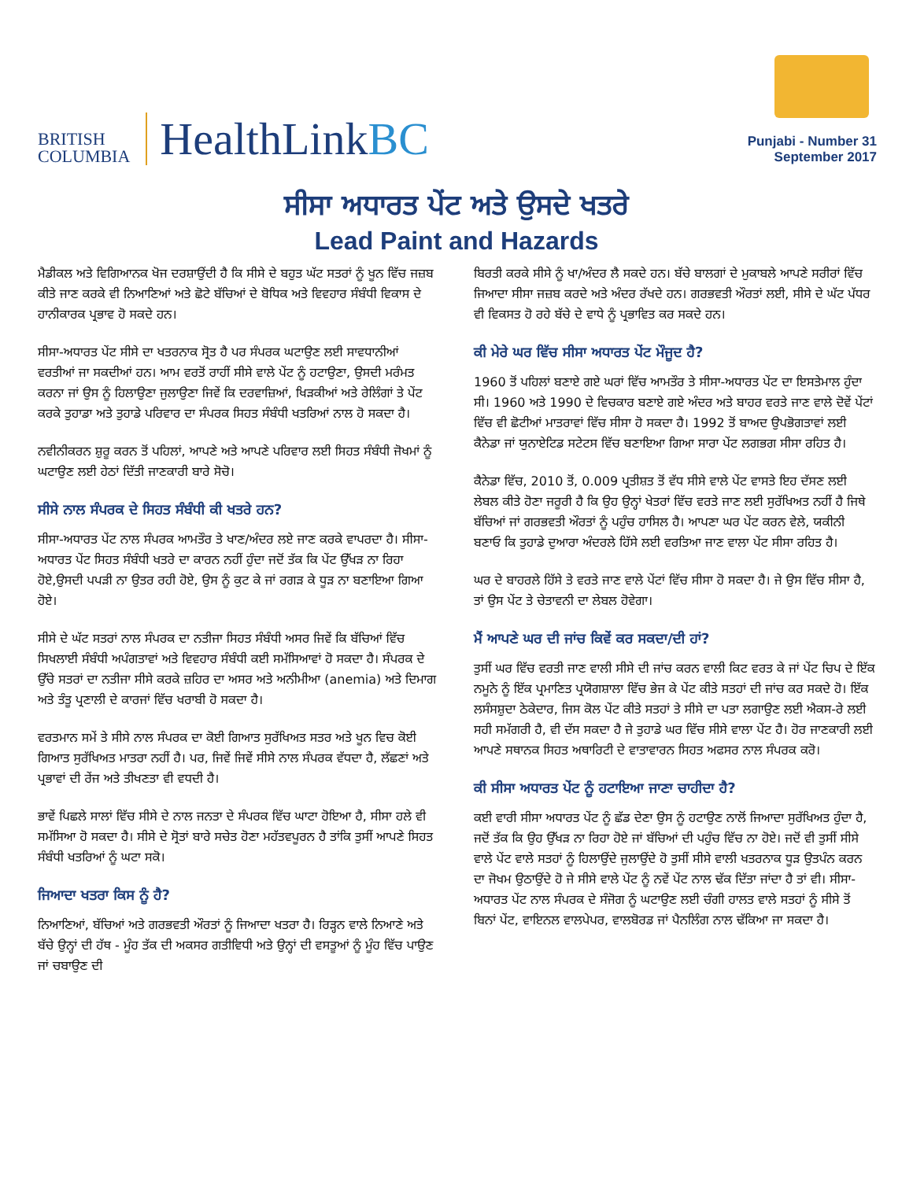BRITISH
COLUMBIA
HealthLinkBC
Punjabi - Number 31
September 2017
ਸੀਸਾ ਅਧਾਰਤ ਪੇਂਟ ਅਤੇ ਉਸਦੇ ਖਤਰੇ
Lead Paint and Hazards
ਮੈਡੀਕਲ ਅਤੇ ਵਿਗਿਆਨਕ ਖੋਜ ਦਰਸ਼ਾਉਂਦੀ ਹੈ ਕਿ ਸੀਸੇ ਦੇ ਬਹੁਤ ਘੱਟ ਸਤਰਾਂ ਨੂੰ ਖੂਨ ਵਿੱਚ ਜਜ਼ਬ ਕੀਤੇ ਜਾਣ ਕਰਕੇ ਵੀ ਨਿਆਣਿਆਂ ਅਤੇ ਛੋਟੇ ਬੱਚਿਆਂ ਦੇ ਬੋਧਿਕ ਅਤੇ ਵਿਵਹਾਰ ਸੰਬੰਧੀ ਵਿਕਾਸ ਦੇ ਹਾਨੀਕਾਰਕ ਪ੍ਰਭਾਵ ਹੋ ਸਕਦੇ ਹਨ।
ਸੀਸਾ-ਅਧਾਰਤ ਪੇਂਟ ਸੀਸੇ ਦਾ ਖਤਰਨਾਕ ਸ੍ਰੋਤ ਹੈ ਪਰ ਸੰਪਰਕ ਘਟਾਉਣ ਲਈ ਸਾਵਧਾਨੀਆਂ ਵਰਤੀਆਂ ਜਾ ਸਕਦੀਆਂ ਹਨ। ਆਮ ਵਰਤੋਂ ਰਾਹੀਂ ਸੀਸੇ ਵਾਲੇ ਪੇਂਟ ਨੂੰ ਹਟਾਉਣਾ, ਉਸਦੀ ਮਰੰਮਤ ਕਰਨਾ ਜਾਂ ਉਸ ਨੂੰ ਹਿਲਾਉਣਾ ਜੁਲਾਉਣਾ ਜਿਵੇਂ ਕਿ ਦਰਵਾਜ਼ਿਆਂ, ਖਿੜਕੀਆਂ ਅਤੇ ਰੇਲਿੰਗਾਂ ਤੇ ਪੇਂਟ ਕਰਕੇ ਤੁਹਾਡਾ ਅਤੇ ਤੁਹਾਡੇ ਪਰਿਵਾਰ ਦਾ ਸੰਪਰਕ ਸਿਹਤ ਸੰਬੰਧੀ ਖਤਰਿਆਂ ਨਾਲ ਹੋ ਸਕਦਾ ਹੈ।
ਨਵੀਨੀਕਰਨ ਸ਼ੁਰੂ ਕਰਨ ਤੋਂ ਪਹਿਲਾਂ, ਆਪਣੇ ਅਤੇ ਆਪਣੇ ਪਰਿਵਾਰ ਲਈ ਸਿਹਤ ਸੰਬੰਧੀ ਜੋਖਮਾਂ ਨੂੰ ਘਟਾਉਣ ਲਈ ਹੇਠਾਂ ਦਿੱਤੀ ਜਾਣਕਾਰੀ ਬਾਰੇ ਸੋਚੋ।
ਸੀਸੇ ਨਾਲ ਸੰਪਰਕ ਦੇ ਸਿਹਤ ਸੰਬੰਧੀ ਕੀ ਖਤਰੇ ਹਨ?
ਸੀਸਾ-ਅਧਾਰਤ ਪੇਂਟ ਨਾਲ ਸੰਪਰਕ ਆਮਤੌਰ ਤੇ ਖਾਣ/ਅੰਦਰ ਲਏ ਜਾਣ ਕਰਕੇ ਵਾਪਰਦਾ ਹੈ। ਸੀਸਾ-ਅਧਾਰਤ ਪੇਂਟ ਸਿਹਤ ਸੰਬੰਧੀ ਖਤਰੇ ਦਾ ਕਾਰਨ ਨਹੀਂ ਹੁੰਦਾ ਜਦੋਂ ਤੱਕ ਕਿ ਪੇਂਟ ਉੱਖੜ ਨਾ ਰਿਹਾ ਹੋਏ,ਉਸਦੀ ਪਪੜੀ ਨਾ ਉਤਰ ਰਹੀ ਹੋਏ, ਉਸ ਨੂੰ ਕੁਟ ਕੇ ਜਾਂ ਰਗੜ ਕੇ ਧੂੜ ਨਾ ਬਣਾਇਆ ਗਿਆ ਹੋਏ।
ਸੀਸੇ ਦੇ ਘੱਟ ਸਤਰਾਂ ਨਾਲ ਸੰਪਰਕ ਦਾ ਨਤੀਜਾ ਸਿਹਤ ਸੰਬੰਧੀ ਅਸਰ ਜਿਵੇਂ ਕਿ ਬੱਚਿਆਂ ਵਿੱਚ ਸਿਖਲਾਈ ਸੰਬੰਧੀ ਅਪੰਗਤਾਵਾਂ ਅਤੇ ਵਿਵਹਾਰ ਸੰਬੰਧੀ ਕਈ ਸਮੱਸਿਆਵਾਂ ਹੋ ਸਕਦਾ ਹੈ। ਸੰਪਰਕ ਦੇ ਉੱਚੇ ਸਤਰਾਂ ਦਾ ਨਤੀਜਾ ਸੀਸੇ ਕਰਕੇ ਜ਼ਹਿਰ ਦਾ ਅਸਰ ਅਤੇ ਅਨੀਮੀਆ (anemia) ਅਤੇ ਦਿਮਾਗ ਅਤੇ ਤੰਤੂ ਪ੍ਰਣਾਲੀ ਦੇ ਕਾਰਜਾਂ ਵਿੱਚ ਖਰਾਬੀ ਹੋ ਸਕਦਾ ਹੈ।
ਵਰਤਮਾਨ ਸਮੇਂ ਤੇ ਸੀਸੇ ਨਾਲ ਸੰਪਰਕ ਦਾ ਕੋਈ ਗਿਆਤ ਸੁਰੱਖਿਅਤ ਸਤਰ ਅਤੇ ਖੂਨ ਵਿਚ ਕੋਈ ਗਿਆਤ ਸੁਰੱਖਿਅਤ ਮਾਤਰਾ ਨਹੀਂ ਹੈ। ਪਰ, ਜਿਵੇਂ ਜਿਵੇਂ ਸੀਸੇ ਨਾਲ ਸੰਪਰਕ ਵੱਧਦਾ ਹੈ, ਲੱਛਣਾਂ ਅਤੇ ਪ੍ਰਭਾਵਾਂ ਦੀ ਰੇਂਜ ਅਤੇ ਤੀਖਣਤਾ ਵੀ ਵਧਦੀ ਹੈ।
ਭਾਵੇਂ ਪਿਛਲੇ ਸਾਲਾਂ ਵਿੱਚ ਸੀਸੇ ਦੇ ਨਾਲ ਜਨਤਾ ਦੇ ਸੰਪਰਕ ਵਿੱਚ ਘਾਟਾ ਹੋਇਆ ਹੈ, ਸੀਸਾ ਹਲੇ ਵੀ ਸਮੱਸਿਆ ਹੋ ਸਕਦਾ ਹੈ। ਸੀਸੇ ਦੇ ਸ੍ਰੋਤਾਂ ਬਾਰੇ ਸਚੇਤ ਹੋਣਾ ਮਹੱਤਵਪੂਰਨ ਹੈ ਤਾਂਕਿ ਤੁਸੀਂ ਆਪਣੇ ਸਿਹਤ ਸੰਬੰਧੀ ਖਤਰਿਆਂ ਨੂੰ ਘਟਾ ਸਕੋ।
ਜਿਆਦਾ ਖਤਰਾ ਕਿਸ ਨੂੰ ਹੈ?
ਨਿਆਣਿਆਂ, ਬੱਚਿਆਂ ਅਤੇ ਗਰਭਵਤੀ ਔਰਤਾਂ ਨੂੰ ਜਿਆਦਾ ਖਤਰਾ ਹੈ। ਰਿੜ੍ਹਨ ਵਾਲੇ ਨਿਆਣੇ ਅਤੇ ਬੱਚੇ ਉਨ੍ਹਾਂ ਦੀ ਹੱਥ - ਮੂੰਹ ਤੱਕ ਦੀ ਅਕਸਰ ਗਤੀਵਿਧੀ ਅਤੇ ਉਨ੍ਹਾਂ ਦੀ ਵਸਤੂਆਂ ਨੂੰ ਮੂੰਹ ਵਿੱਚ ਪਾਉਣ ਜਾਂ ਚਬਾਉਣ ਦੀ
ਬਿਰਤੀ ਕਰਕੇ ਸੀਸੇ ਨੂੰ ਖਾ/ਅੰਦਰ ਲੈ ਸਕਦੇ ਹਨ। ਬੱਚੇ ਬਾਲਗਾਂ ਦੇ ਮੁਕਾਬਲੇ ਆਪਣੇ ਸਰੀਰਾਂ ਵਿੱਚ ਜਿਆਦਾ ਸੀਸਾ ਜਜ਼ਬ ਕਰਦੇ ਅਤੇ ਅੰਦਰ ਰੱਖਦੇ ਹਨ। ਗਰਭਵਤੀ ਔਰਤਾਂ ਲਈ, ਸੀਸੇ ਦੇ ਘੱਟ ਪੱਧਰ ਵੀ ਵਿਕਸਤ ਹੋ ਰਹੇ ਬੱਚੇ ਦੇ ਵਾਧੇ ਨੂੰ ਪ੍ਰਭਾਵਿਤ ਕਰ ਸਕਦੇ ਹਨ।
ਕੀ ਮੇਰੇ ਘਰ ਵਿੱਚ ਸੀਸਾ ਅਧਾਰਤ ਪੇਂਟ ਮੌਜੂਦ ਹੈ?
1960 ਤੋਂ ਪਹਿਲਾਂ ਬਣਾਏ ਗਏ ਘਰਾਂ ਵਿੱਚ ਆਮਤੌਰ ਤੇ ਸੀਸਾ-ਅਧਾਰਤ ਪੇਂਟ ਦਾ ਇਸਤੇਮਾਲ ਹੁੰਦਾ ਸੀ। 1960 ਅਤੇ 1990 ਦੇ ਵਿਚਕਾਰ ਬਣਾਏ ਗਏ ਅੰਦਰ ਅਤੇ ਬਾਹਰ ਵਰਤੇ ਜਾਣ ਵਾਲੇ ਦੋਵੇਂ ਪੇਂਟਾਂ ਵਿੱਚ ਵੀ ਛੋਟੀਆਂ ਮਾਤਰਾਵਾਂ ਵਿੱਚ ਸੀਸਾ ਹੋ ਸਕਦਾ ਹੈ। 1992 ਤੋਂ ਬਾਅਦ ਉਪਭੋਗਤਾਵਾਂ ਲਈ ਕੈਨੇਡਾ ਜਾਂ ਯੁਨਾਏਟਿਡ ਸਟੇਟਸ ਵਿੱਚ ਬਣਾਇਆ ਗਿਆ ਸਾਰਾ ਪੇਂਟ ਲਗਭਗ ਸੀਸਾ ਰਹਿਤ ਹੈ।
ਕੈਨੇਡਾ ਵਿੱਚ, 2010 ਤੋਂ, 0.009 ਪ੍ਰਤੀਸ਼ਤ ਤੋਂ ਵੱਧ ਸੀਸੇ ਵਾਲੇ ਪੇਂਟ ਵਾਸਤੇ ਇਹ ਦੱਸਣ ਲਈ ਲੇਬਲ ਕੀਤੇ ਹੋਣਾ ਜਰੂਰੀ ਹੈ ਕਿ ਉਹ ਉਨ੍ਹਾਂ ਖੇਤਰਾਂ ਵਿੱਚ ਵਰਤੇ ਜਾਣ ਲਈ ਸੁਰੱਖਿਅਤ ਨਹੀਂ ਹੈ ਜਿਥੇ ਬੱਚਿਆਂ ਜਾਂ ਗਰਭਵਤੀ ਔਰਤਾਂ ਨੂੰ ਪਹੁੰਚ ਹਾਸਿਲ ਹੈ। ਆਪਣਾ ਘਰ ਪੇਂਟ ਕਰਨ ਵੇਲੇ, ਯਕੀਨੀ ਬਣਾਓ ਕਿ ਤੁਹਾਡੇ ਦੁਆਰਾ ਅੰਦਰਲੇ ਹਿੱਸੇ ਲਈ ਵਰਤਿਆ ਜਾਣ ਵਾਲਾ ਪੇਂਟ ਸੀਸਾ ਰਹਿਤ ਹੈ।
ਘਰ ਦੇ ਬਾਹਰਲੇ ਹਿੱਸੇ ਤੇ ਵਰਤੇ ਜਾਣ ਵਾਲੇ ਪੇਂਟਾਂ ਵਿੱਚ ਸੀਸਾ ਹੋ ਸਕਦਾ ਹੈ। ਜੇ ਉਸ ਵਿੱਚ ਸੀਸਾ ਹੈ, ਤਾਂ ਉਸ ਪੇਂਟ ਤੇ ਚੇਤਾਵਨੀ ਦਾ ਲੇਬਲ ਹੋਵੇਗਾ।
ਮੈਂ ਆਪਣੇ ਘਰ ਦੀ ਜਾਂਚ ਕਿਵੇਂ ਕਰ ਸਕਦਾ/ਦੀ ਹਾਂ?
ਤੁਸੀਂ ਘਰ ਵਿੱਚ ਵਰਤੀ ਜਾਣ ਵਾਲੀ ਸੀਸੇ ਦੀ ਜਾਂਚ ਕਰਨ ਵਾਲੀ ਕਿਟ ਵਰਤ ਕੇ ਜਾਂ ਪੇਂਟ ਚਿਪ ਦੇ ਇੱਕ ਨਮੂਨੇ ਨੂੰ ਇੱਕ ਪ੍ਰਮਾਣਿਤ ਪ੍ਰਯੋਗਸ਼ਾਲਾ ਵਿੱਚ ਭੇਜ ਕੇ ਪੇਂਟ ਕੀਤੇ ਸਤਹਾਂ ਦੀ ਜਾਂਚ ਕਰ ਸਕਦੇ ਹੋ। ਇੱਕ ਲਸੰਸਸ਼ੁਦਾ ਠੇਕੇਦਾਰ, ਜਿਸ ਕੋਲ ਪੇਂਟ ਕੀਤੇ ਸਤਹਾਂ ਤੇ ਸੀਸੇ ਦਾ ਪਤਾ ਲਗਾਉਣ ਲਈ ਐਕਸ-ਰੇ ਲਈ ਸਹੀ ਸਮੱਗਰੀ ਹੈ, ਵੀ ਦੱਸ ਸਕਦਾ ਹੈ ਜੇ ਤੁਹਾਡੇ ਘਰ ਵਿੱਚ ਸੀਸੇ ਵਾਲਾ ਪੇਂਟ ਹੈ। ਹੋਰ ਜਾਣਕਾਰੀ ਲਈ ਆਪਣੇ ਸਥਾਨਕ ਸਿਹਤ ਅਥਾਰਿਟੀ ਦੇ ਵਾਤਾਵਾਰਨ ਸਿਹਤ ਅਫਸਰ ਨਾਲ ਸੰਪਰਕ ਕਰੋ।
ਕੀ ਸੀਸਾ ਅਧਾਰਤ ਪੇਂਟ ਨੂੰ ਹਟਾਇਆ ਜਾਣਾ ਚਾਹੀਦਾ ਹੈ?
ਕਈ ਵਾਰੀ ਸੀਸਾ ਅਧਾਰਤ ਪੇਂਟ ਨੂੰ ਛੱਡ ਦੇਣਾ ਉਸ ਨੂੰ ਹਟਾਉਣ ਨਾਲੋਂ ਜਿਆਦਾ ਸੁਰੱਖਿਅਤ ਹੁੰਦਾ ਹੈ, ਜਦੋਂ ਤੱਕ ਕਿ ਉਹ ਉੱਖੜ ਨਾ ਰਿਹਾ ਹੋਏ ਜਾਂ ਬੱਚਿਆਂ ਦੀ ਪਹੁੰਚ ਵਿੱਚ ਨਾ ਹੋਏ। ਜਦੋਂ ਵੀ ਤੁਸੀਂ ਸੀਸੇ ਵਾਲੇ ਪੇਂਟ ਵਾਲੇ ਸਤਹਾਂ ਨੂੰ ਹਿਲਾਉਂਦੇ ਜੁਲਾਉਂਦੇ ਹੋ ਤੁਸੀਂ ਸੀਸੇ ਵਾਲੀ ਖਤਰਨਾਕ ਧੂੜ ਉਤਪੰਨ ਕਰਨ ਦਾ ਜੋਖਮ ਉਠਾਉਂਦੇ ਹੋ ਜੇ ਸੀਸੇ ਵਾਲੇ ਪੇਂਟ ਨੂੰ ਨਵੇਂ ਪੇਂਟ ਨਾਲ ਢੱਕ ਦਿੱਤਾ ਜਾਂਦਾ ਹੈ ਤਾਂ ਵੀ। ਸੀਸਾ-ਅਧਾਰਤ ਪੇਂਟ ਨਾਲ ਸੰਪਰਕ ਦੇ ਸੰਜੋਗ ਨੂੰ ਘਟਾਉਣ ਲਈ ਚੰਗੀ ਹਾਲਤ ਵਾਲੇ ਸਤਹਾਂ ਨੂੰ ਸੀਸੇ ਤੋਂ ਬਿਨਾਂ ਪੇਂਟ, ਵਾਇਨਲ ਵਾਲਪੇਪਰ, ਵਾਲਬੋਰਡ ਜਾਂ ਪੈਨਲਿੰਗ ਨਾਲ ਢੱਕਿਆ ਜਾ ਸਕਦਾ ਹੈ।